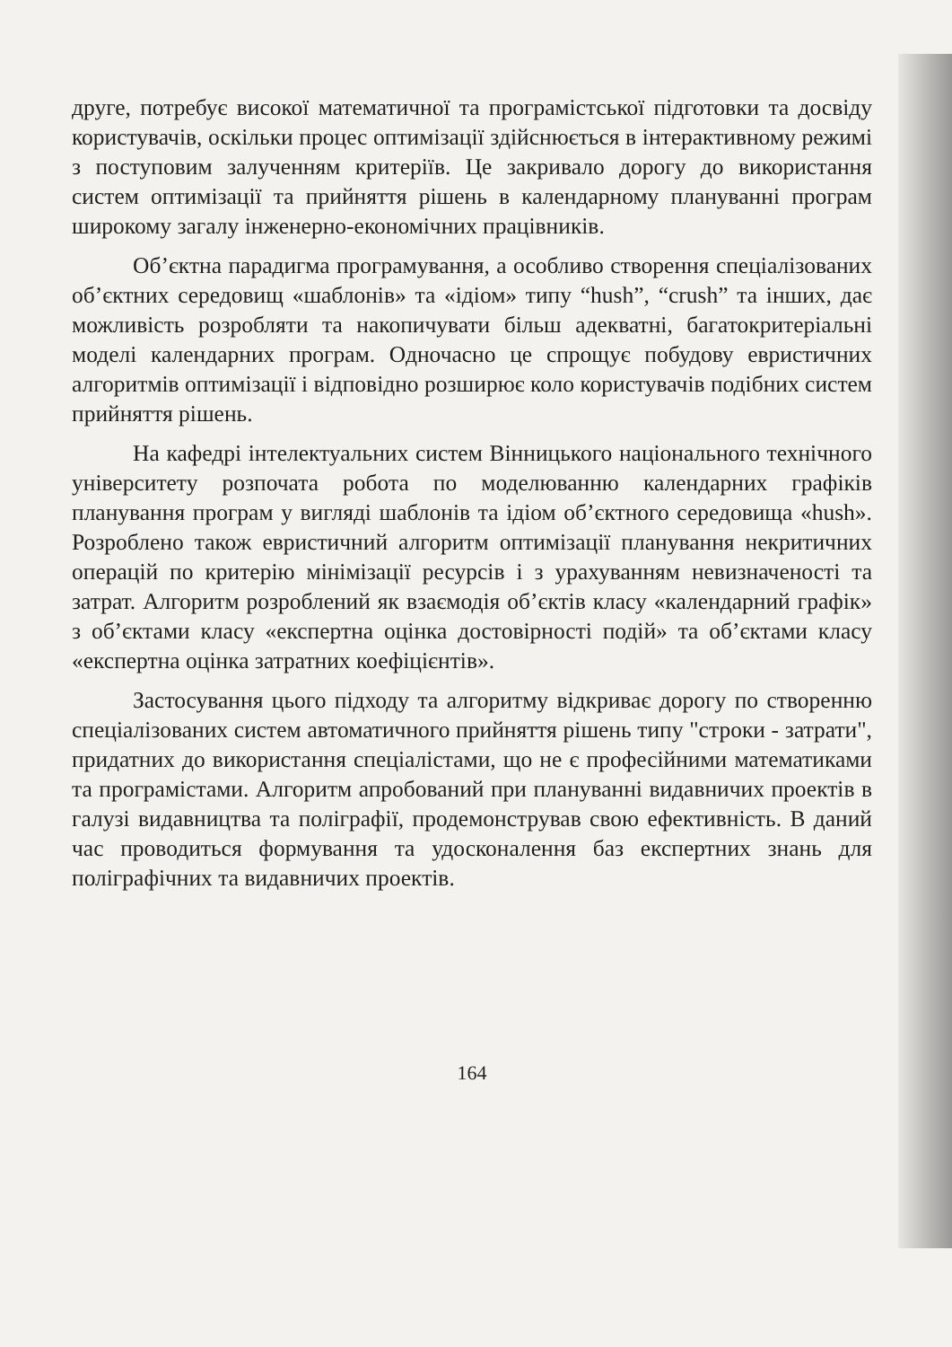друге, потребує високої математичної та програмістської підготовки та досвіду користувачів, оскільки процес оптимізації здійснюється в інтерактивному режимі з поступовим залученням критеріїв. Це закривало дорогу до використання систем оптимізації та прийняття рішень в календарному плануванні програм широкому загалу інженерно-економічних працівників.
Об’єктна парадигма програмування, а особливо створення спеціалізованих об’єктних середовищ «шаблонів» та «ідіом» типу “hush”, “crush” та інших, дає можливість розробляти та накопичувати більш адекватні, багатокритеріальні моделі календарних програм. Одночасно це спрощує побудову евристичних алгоритмів оптимізації і відповідно розширює коло користувачів подібних систем прийняття рішень.
На кафедрі інтелектуальних систем Вінницького національного технічного університету розпочата робота по моделюванню календарних графіків планування програм у вигляді шаблонів та ідіом об’єктного середовища «hush». Розроблено також евристичний алгоритм оптимізації планування некритичних операцій по критерію мінімізації ресурсів і з урахуванням невизначеності та затрат. Алгоритм розроблений як взаємодія об’єктів класу «календарний графік» з об’єктами класу «експертна оцінка достовірності подій» та об’єктами класу «експертна оцінка затратних коефіцієнтів».
Застосування цього підходу та алгоритму відкриває дорогу по створенню спеціалізованих систем автоматичного прийняття рішень типу "строки - затрати", придатних до використання спеціалістами, що не є професійними математиками та програмістами. Алгоритм апробований при плануванні видавничих проектів в галузі видавництва та поліграфії, продемонстрував свою ефективність. В даний час проводиться формування та удосконалення баз експертних знань для поліграфічних та видавничих проектів.
164